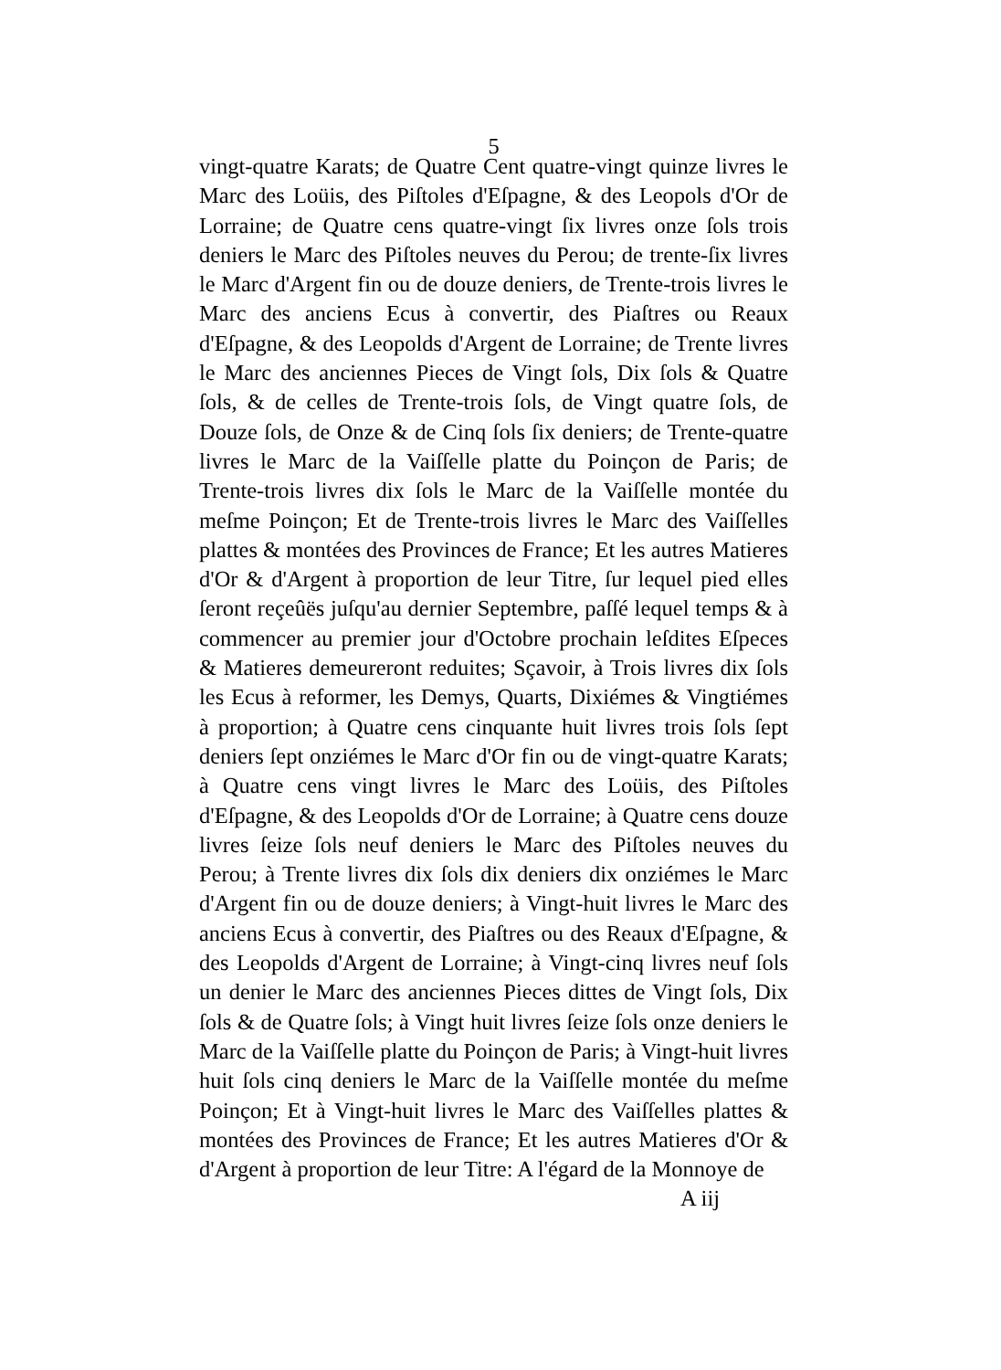5
vingt-quatre Karats; de Quatre Cent quatre-vingt quinze livres le Marc des Loüis, des Piſtoles d'Eſpagne, & des Leopols d'Or de Lorraine; de Quatre cens quatre-vingt ſix livres onze ſols trois deniers le Marc des Piſtoles neuves du Perou; de trente-ſix livres le Marc d'Argent fin ou de douze deniers, de Trente-trois livres le Marc des anciens Ecus à convertir, des Piaſtres ou Reaux d'Eſpagne, & des Leopolds d'Argent de Lorraine; de Trente livres le Marc des anciennes Pieces de Vingt ſols, Dix ſols & Quatre ſols, & de celles de Trente-trois ſols, de Vingt quatre ſols, de Douze ſols, de Onze & de Cinq ſols ſix deniers; de Trente-quatre livres le Marc de la Vaiſſelle platte du Poinçon de Paris; de Trente-trois livres dix ſols le Marc de la Vaiſſelle montée du meſme Poinçon; Et de Trente-trois livres le Marc des Vaiſſelles plattes & montées des Provinces de France; Et les autres Matieres d'Or & d'Argent à proportion de leur Titre, ſur lequel pied elles ſeront reçeûës juſqu'au dernier Septembre, paſſé lequel temps & à commencer au premier jour d'Octobre prochain leſdites Eſpeces & Matieres demeureront reduites; Sçavoir, à Trois livres dix ſols les Ecus à reformer, les Demys, Quarts, Dixiémes & Vingtiémes à proportion; à Quatre cens cinquante huit livres trois ſols ſept deniers ſept onziémes le Marc d'Or fin ou de vingt-quatre Karats; à Quatre cens vingt livres le Marc des Loüis, des Piſtoles d'Eſpagne, & des Leopolds d'Or de Lorraine; à Quatre cens douze livres ſeize ſols neuf deniers le Marc des Piſtoles neuves du Perou; à Trente livres dix ſols dix deniers dix onziémes le Marc d'Argent fin ou de douze deniers; à Vingt-huit livres le Marc des anciens Ecus à convertir, des Piaſtres ou des Reaux d'Eſpagne, & des Leopolds d'Argent de Lorraine; à Vingt-cinq livres neuf ſols un denier le Marc des anciennes Pieces dittes de Vingt ſols, Dix ſols & de Quatre ſols; à Vingt huit livres ſeize ſols onze deniers le Marc de la Vaiſſelle platte du Poinçon de Paris; à Vingt-huit livres huit ſols cinq deniers le Marc de la Vaiſſelle montée du meſme Poinçon; Et à Vingt-huit livres le Marc des Vaiſſelles plattes & montées des Provinces de France; Et les autres Matieres d'Or & d'Argent à proportion de leur Titre: A l'égard de la Monnoye de
A iij